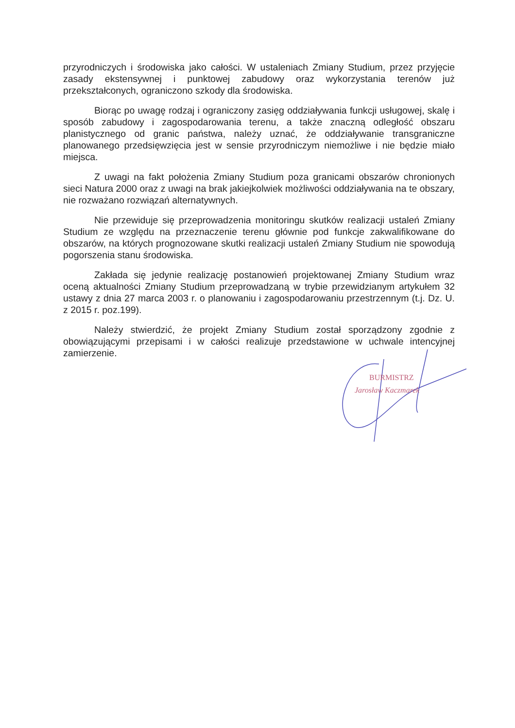przyrodniczych i środowiska jako całości. W ustaleniach Zmiany Studium, przez przyjęcie zasady ekstensywnej i punktowej zabudowy oraz wykorzystania terenów już przekształconych, ograniczono szkody dla środowiska.
Biorąc po uwagę rodzaj i ograniczony zasięg oddziaływania funkcji usługowej, skalę i sposób zabudowy i zagospodarowania terenu, a także znaczną odległość obszaru planistycznego od granic państwa, należy uznać, że oddziaływanie transgraniczne planowanego przedsięwzięcia jest w sensie przyrodniczym niemożliwe i nie będzie miało miejsca.
Z uwagi na fakt położenia Zmiany Studium poza granicami obszarów chronionych sieci Natura 2000 oraz z uwagi na brak jakiejkolwiek możliwości oddziaływania na te obszary, nie rozważano rozwiązań alternatywnych.
Nie przewiduje się przeprowadzenia monitoringu skutków realizacji ustaleń Zmiany Studium ze względu na przeznaczenie terenu głównie pod funkcje zakwalifikowane do obszarów, na których prognozowane skutki realizacji ustaleń Zmiany Studium nie spowodują pogorszenia stanu środowiska.
Zakłada się jedynie realizację postanowień projektowanej Zmiany Studium wraz oceną aktualności Zmiany Studium przeprowadzaną w trybie przewidzianym artykułem 32 ustawy z dnia 27 marca 2003 r. o planowaniu i zagospodarowaniu przestrzennym (t.j. Dz. U. z 2015 r. poz.199).
Należy stwierdzić, że projekt Zmiany Studium został sporządzony zgodnie z obowiązującymi przepisami i w całości realizuje przedstawione w uchwale intencyjnej zamierzenie.
BURMISTRZ
Jarosław Kaczmarek